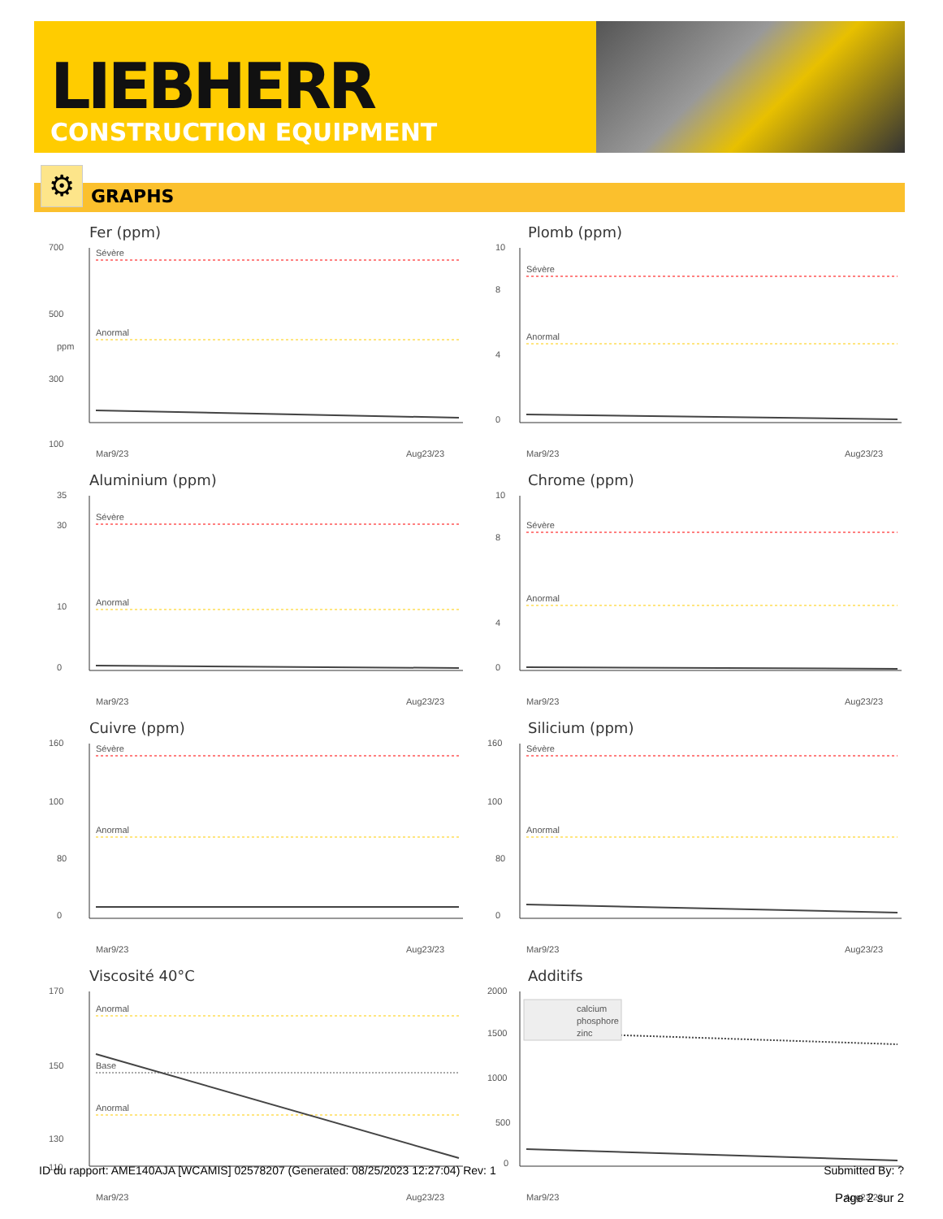LIEBHERR
CONSTRUCTION EQUIPMENT
⚙ GRAPHS
Fer (ppm)
700
500
300
100
ppm
Sévère
Anormal
Mar9/23
Aug23/23
Plomb (ppm)
10
8
4
0
Sévère
Anormal
Mar9/23
Aug23/23
Aluminium (ppm)
35
30
10
0
Sévère
Anormal
Mar9/23
Aug23/23
Chrome (ppm)
10
8
4
0
Sévère
Anormal
Mar9/23
Aug23/23
Cuivre (ppm)
160
100
80
0
Sévère
Anormal
Mar9/23
Aug23/23
Silicium (ppm)
160
100
80
0
Sévère
Anormal
Mar9/23
Aug23/23
Viscosité 40°C
170
150
130
110
Anormal
Base
Anormal
Mar9/23
Aug23/23
Additifs
2000
1500
1000
500
0
calcium
phosphore
zinc
Mar9/23
Aug23/23
ID du rapport: AME140AJA [WCAMIS] 02578207 (Generated: 08/25/2023 12:27:04) Rev: 1 Submitted By: ?
Page 2 sur 2